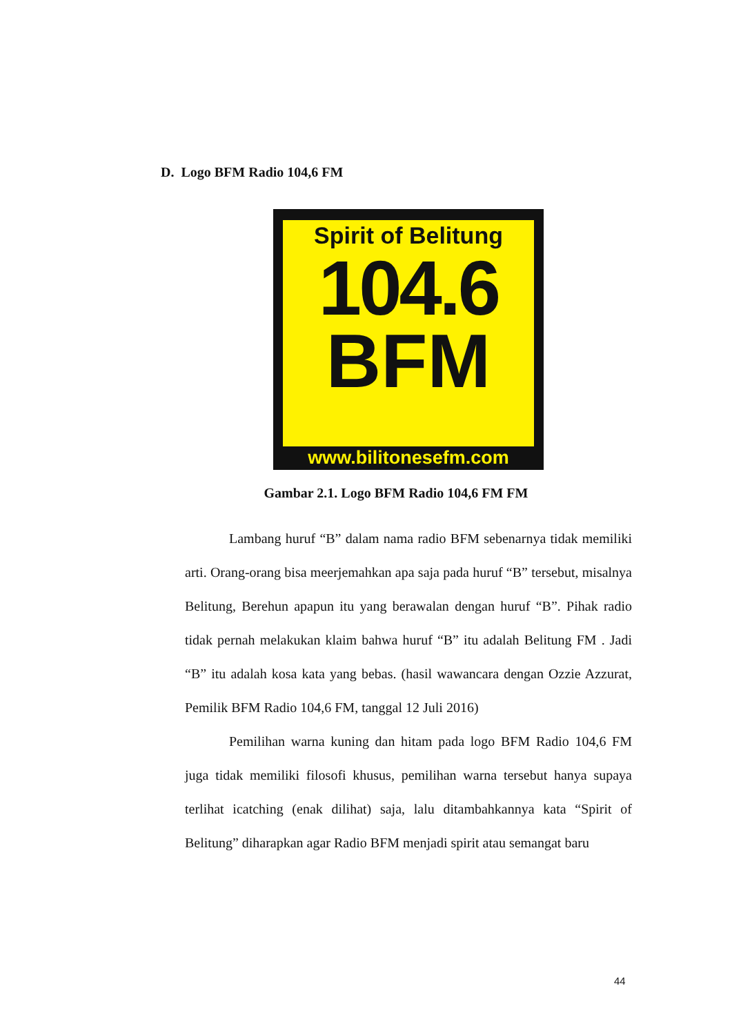D. Logo BFM Radio 104,6 FM
Spirit of Belitung
104.6
BFM
www.bilitonesefm.com
Gambar 2.1. Logo BFM Radio 104,6 FM FM
Lambang huruf “B” dalam nama radio BFM sebenarnya tidak memiliki arti. Orang-orang bisa meerjemahkan apa saja pada huruf “B” tersebut, misalnya Belitung, Berehun apapun itu yang berawalan dengan huruf “B”. Pihak radio tidak pernah melakukan klaim bahwa huruf “B” itu adalah Belitung FM . Jadi “B” itu adalah kosa kata yang bebas. (hasil wawancara dengan Ozzie Azzurat, Pemilik BFM Radio 104,6 FM, tanggal 12 Juli 2016)
Pemilihan warna kuning dan hitam pada logo BFM Radio 104,6 FM juga tidak memiliki filosofi khusus, pemilihan warna tersebut hanya supaya terlihat icatching (enak dilihat) saja, lalu ditambahkannya kata “Spirit of Belitung” diharapkan agar Radio BFM menjadi spirit atau semangat baru
44